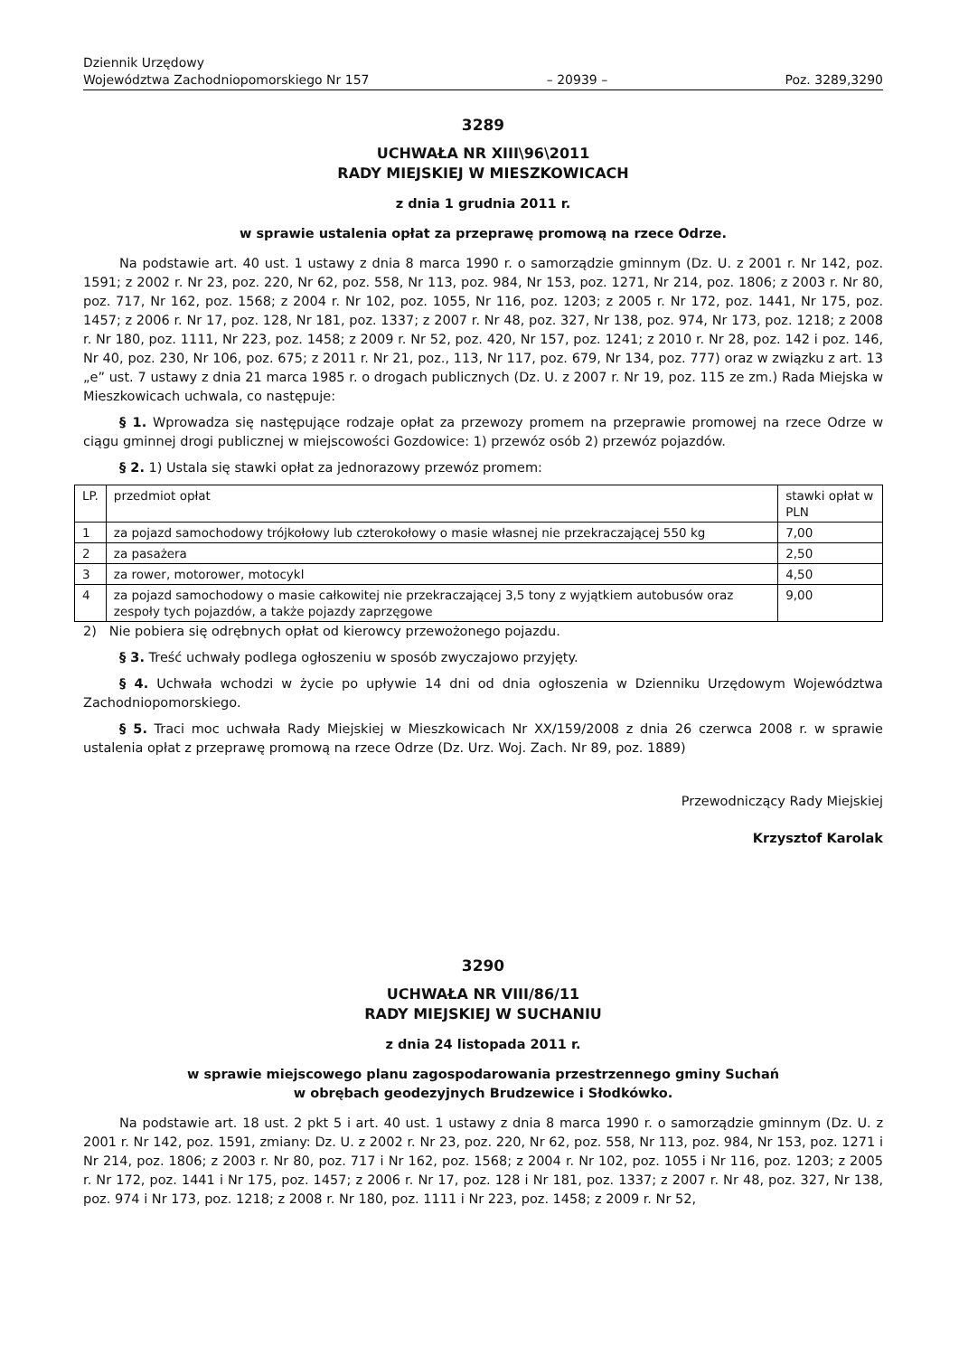Dziennik Urzędowy
Województwa Zachodniopomorskiego Nr 157
– 20939 –
Poz. 3289,3290
3289
UCHWAŁA NR XIII\96\2011
RADY MIEJSKIEJ W MIESZKOWICACH
z dnia 1 grudnia 2011 r.
w sprawie ustalenia opłat za przeprawę promową na rzece Odrze.
Na podstawie art. 40 ust. 1 ustawy z dnia 8 marca 1990 r. o samorządzie gminnym (Dz. U. z 2001 r. Nr 142, poz. 1591; z 2002 r. Nr 23, poz. 220, Nr 62, poz. 558, Nr 113, poz. 984, Nr 153, poz. 1271, Nr 214, poz. 1806; z 2003 r. Nr 80, poz. 717, Nr 162, poz. 1568; z 2004 r. Nr 102, poz. 1055, Nr 116, poz. 1203; z 2005 r. Nr 172, poz. 1441, Nr 175, poz. 1457; z 2006 r. Nr 17, poz. 128, Nr 181, poz. 1337; z 2007 r. Nr 48, poz. 327, Nr 138, poz. 974, Nr 173, poz. 1218; z 2008 r. Nr 180, poz. 1111, Nr 223, poz. 1458; z 2009 r. Nr 52, poz. 420, Nr 157, poz. 1241; z 2010 r. Nr 28, poz. 142 i poz. 146, Nr 40, poz. 230, Nr 106, poz. 675; z 2011 r. Nr 21, poz., 113, Nr 117, poz. 679, Nr 134, poz. 777) oraz w związku z art. 13 „e” ust. 7 ustawy z dnia 21 marca 1985 r. o drogach publicznych (Dz. U. z 2007 r. Nr 19, poz. 115 ze zm.) Rada Miejska w Mieszkowicach uchwala, co następuje:
§ 1. Wprowadza się następujące rodzaje opłat za przewozy promem na przeprawie promowej na rzece Odrze w ciągu gminnej drogi publicznej w miejscowości Gozdowice: 1) przewóz osób 2) przewóz pojazdów.
§ 2. 1) Ustala się stawki opłat za jednorazowy przewóz promem:
| LP. | przedmiot opłat | stawki opłat w PLN |
| 1 | za pojazd samochodowy trójkołowy lub czterokołowy o masie własnej nie przekraczającej 550 kg | 7,00 |
| 2 | za pasażera | 2,50 |
| 3 | za rower, motorower, motocykl | 4,50 |
| 4 | za pojazd samochodowy o masie całkowitej nie przekraczającej 3,5 tony z wyjątkiem autobusów oraz zespoły tych pojazdów, a także pojazdy zaprzęgowe | 9,00 |
2) Nie pobiera się odrębnych opłat od kierowcy przewożonego pojazdu.
§ 3. Treść uchwały podlega ogłoszeniu w sposób zwyczajowo przyjęty.
§ 4. Uchwała wchodzi w życie po upływie 14 dni od dnia ogłoszenia w Dzienniku Urzędowym Województwa Zachodniopomorskiego.
§ 5. Traci moc uchwała Rady Miejskiej w Mieszkowicach Nr XX/159/2008 z dnia 26 czerwca 2008 r. w sprawie ustalenia opłat z przeprawę promową na rzece Odrze (Dz. Urz. Woj. Zach. Nr 89, poz. 1889)
Przewodniczący Rady Miejskiej
Krzysztof Karolak
3290
UCHWAŁA NR VIII/86/11
RADY MIEJSKIEJ W SUCHANIU
z dnia 24 listopada 2011 r.
w sprawie miejscowego planu zagospodarowania przestrzennego gminy Suchań
w obrębach geodezyjnych Brudzewice i Słodkówko.
Na podstawie art. 18 ust. 2 pkt 5 i art. 40 ust. 1 ustawy z dnia 8 marca 1990 r. o samorządzie gminnym (Dz. U. z 2001 r. Nr 142, poz. 1591, zmiany: Dz. U. z 2002 r. Nr 23, poz. 220, Nr 62, poz. 558, Nr 113, poz. 984, Nr 153, poz. 1271 i Nr 214, poz. 1806; z 2003 r. Nr 80, poz. 717 i Nr 162, poz. 1568; z 2004 r. Nr 102, poz. 1055 i Nr 116, poz. 1203; z 2005 r. Nr 172, poz. 1441 i Nr 175, poz. 1457; z 2006 r. Nr 17, poz. 128 i Nr 181, poz. 1337; z 2007 r. Nr 48, poz. 327, Nr 138, poz. 974 i Nr 173, poz. 1218; z 2008 r. Nr 180, poz. 1111 i Nr 223, poz. 1458; z 2009 r. Nr 52,